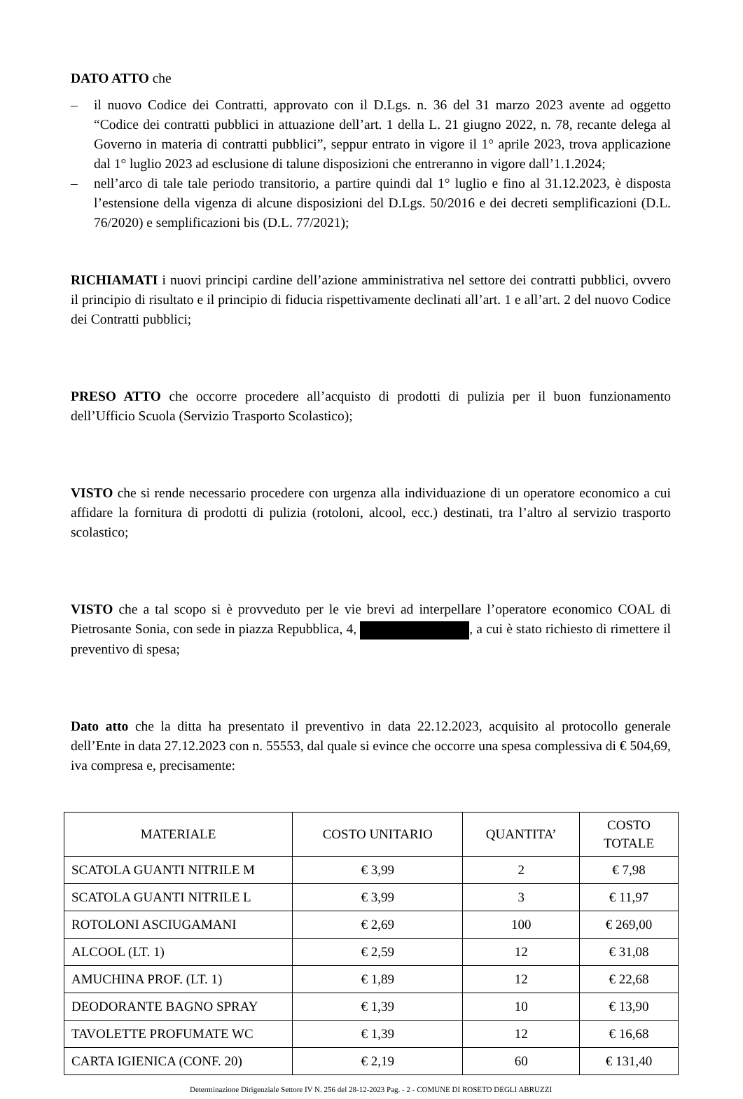DATO ATTO che
– il nuovo Codice dei Contratti, approvato con il D.Lgs. n. 36 del 31 marzo 2023 avente ad oggetto “Codice dei contratti pubblici in attuazione dell’art. 1 della L. 21 giugno 2022, n. 78, recante delega al Governo in materia di contratti pubblici”, seppur entrato in vigore il 1° aprile 2023, trova applicazione dal 1° luglio 2023 ad esclusione di talune disposizioni che entreranno in vigore dall’1.1.2024;
– nell’arco di tale tale periodo transitorio, a partire quindi dal 1° luglio e fino al 31.12.2023, è disposta l’estensione della vigenza di alcune disposizioni del D.Lgs. 50/2016 e dei decreti semplificazioni (D.L. 76/2020) e semplificazioni bis (D.L. 77/2021);
RICHIAMATI i nuovi principi cardine dell’azione amministrativa nel settore dei contratti pubblici, ovvero il principio di risultato e il principio di fiducia rispettivamente declinati all’art. 1 e all’art. 2 del nuovo Codice dei Contratti pubblici;
PRESO ATTO che occorre procedere all’acquisto di prodotti di pulizia per il buon funzionamento dell’Ufficio Scuola (Servizio Trasporto Scolastico);
VISTO che si rende necessario procedere con urgenza alla individuazione di un operatore economico a cui affidare la fornitura di prodotti di pulizia (rotoloni, alcool, ecc.) destinati, tra l’altro al servizio trasporto scolastico;
VISTO che a tal scopo si è provveduto per le vie brevi ad interpellare l’operatore economico COAL di Pietrosante Sonia, con sede in piazza Repubblica, 4, , a cui è stato richiesto di rimettere il preventivo di spesa;
Dato atto che la ditta ha presentato il preventivo in data 22.12.2023, acquisito al protocollo generale dell’Ente in data 27.12.2023 con n. 55553, dal quale si evince che occorre una spesa complessiva di € 504,69, iva compresa e, precisamente:
| MATERIALE | COSTO UNITARIO | QUANTITA’ | COSTO TOTALE |
| --- | --- | --- | --- |
| SCATOLA GUANTI NITRILE M | € 3,99 | 2 | € 7,98 |
| SCATOLA GUANTI NITRILE L | € 3,99 | 3 | € 11,97 |
| ROTOLONI ASCIUGAMANI | € 2,69 | 100 | € 269,00 |
| ALCOOL (LT. 1) | € 2,59 | 12 | € 31,08 |
| AMUCHINA PROF. (LT. 1) | € 1,89 | 12 | € 22,68 |
| DEODORANTE BAGNO SPRAY | € 1,39 | 10 | € 13,90 |
| TAVOLETTE PROFUMATE WC | € 1,39 | 12 | € 16,68 |
| CARTA IGIENICA (CONF. 20) | € 2,19 | 60 | € 131,40 |
Determinazione Dirigenziale Settore IV N. 256 del 28-12-2023 Pag. - 2 - COMUNE DI ROSETO DEGLI ABRUZZI